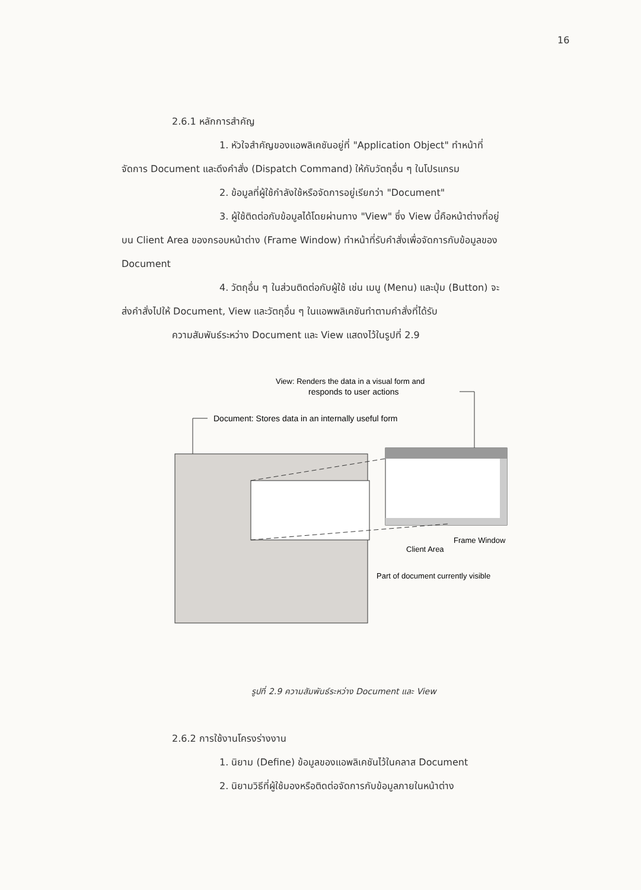16
2.6.1 หลักการสำคัญ
1. หัวใจสำคัญของแอพลิเคชันอยู่ที่ "Application Object" ทำหน้าที่
จัดการ Document และดึงคำสั่ง (Dispatch Command) ให้กับวัตถุอื่น ๆ ในโปรแกรม
2. ข้อมูลที่ผู้ใช้กำลังใช้หรือจัดการอยู่เรียกว่า "Document"
3. ผู้ใช้ติดต่อกับข้อมูลได้โดยผ่านทาง "View" ซึ่ง View นี้คือหน้าต่างที่อยู่
บน Client Area ของกรอบหน้าต่าง (Frame Window) ทำหน้าที่รับคำสั่งเพื่อจัดการกับข้อมูลของ
Document
4. วัตถุอื่น ๆ ในส่วนติดต่อกับผู้ใช้ เช่น เมนู (Menu) และปุ่ม (Button) จะ
ส่งคำสั่งไปให้ Document, View และวัตถุอื่น ๆ ในแอพพลิเคชันทำตามคำสั่งที่ได้รับ
ความสัมพันธ์ระหว่าง Document และ View แสดงไว้ในรูปที่ 2.9
View: Renders the data in a visual form and
responds to user actions
Document: Stores data in an internally useful form
Frame Window
Client Area
Part of document currently visible
รูปที่ 2.9 ความสัมพันธ์ระหว่าง Document และ View
2.6.2 การใช้งานโครงร่างงาน
1. นิยาม (Define) ข้อมูลของแอพลิเคชันไว้ในคลาส Document
2. นิยามวิธีที่ผู้ใช้มองหรือติดต่อจัดการกับข้อมูลภายในหน้าต่าง